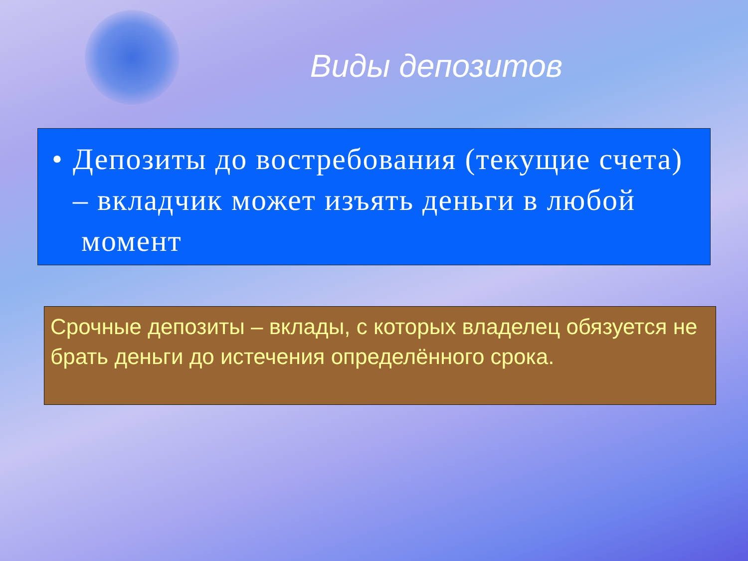Виды депозитов
• Депозиты до востребования (текущие счета) – вкладчик может изъять деньги в любой момент
Срочные депозиты – вклады, с которых владелец обязуется не брать деньги до истечения определённого срока.